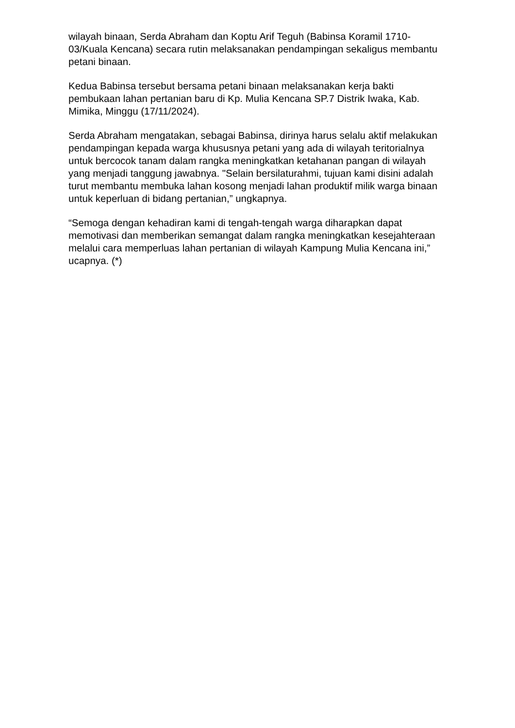wilayah binaan, Serda Abraham dan Koptu Arif Teguh (Babinsa Koramil 1710-03/Kuala Kencana) secara rutin melaksanakan pendampingan sekaligus membantu petani binaan.
Kedua Babinsa tersebut bersama petani binaan melaksanakan kerja bakti pembukaan lahan pertanian baru di Kp. Mulia Kencana SP.7 Distrik Iwaka, Kab. Mimika, Minggu (17/11/2024).
Serda Abraham mengatakan, sebagai Babinsa, dirinya harus selalu aktif melakukan pendampingan kepada warga khususnya petani yang ada di wilayah teritorialnya untuk bercocok tanam dalam rangka meningkatkan ketahanan pangan di wilayah yang menjadi tanggung jawabnya. "Selain bersilaturahmi, tujuan kami disini adalah turut membantu membuka lahan kosong menjadi lahan produktif milik warga binaan untuk keperluan di bidang pertanian,” ungkapnya.
“Semoga dengan kehadiran kami di tengah-tengah warga diharapkan dapat memotivasi dan memberikan semangat dalam rangka meningkatkan kesejahteraan melalui cara memperluas lahan pertanian di wilayah Kampung Mulia Kencana ini,” ucapnya. (*)